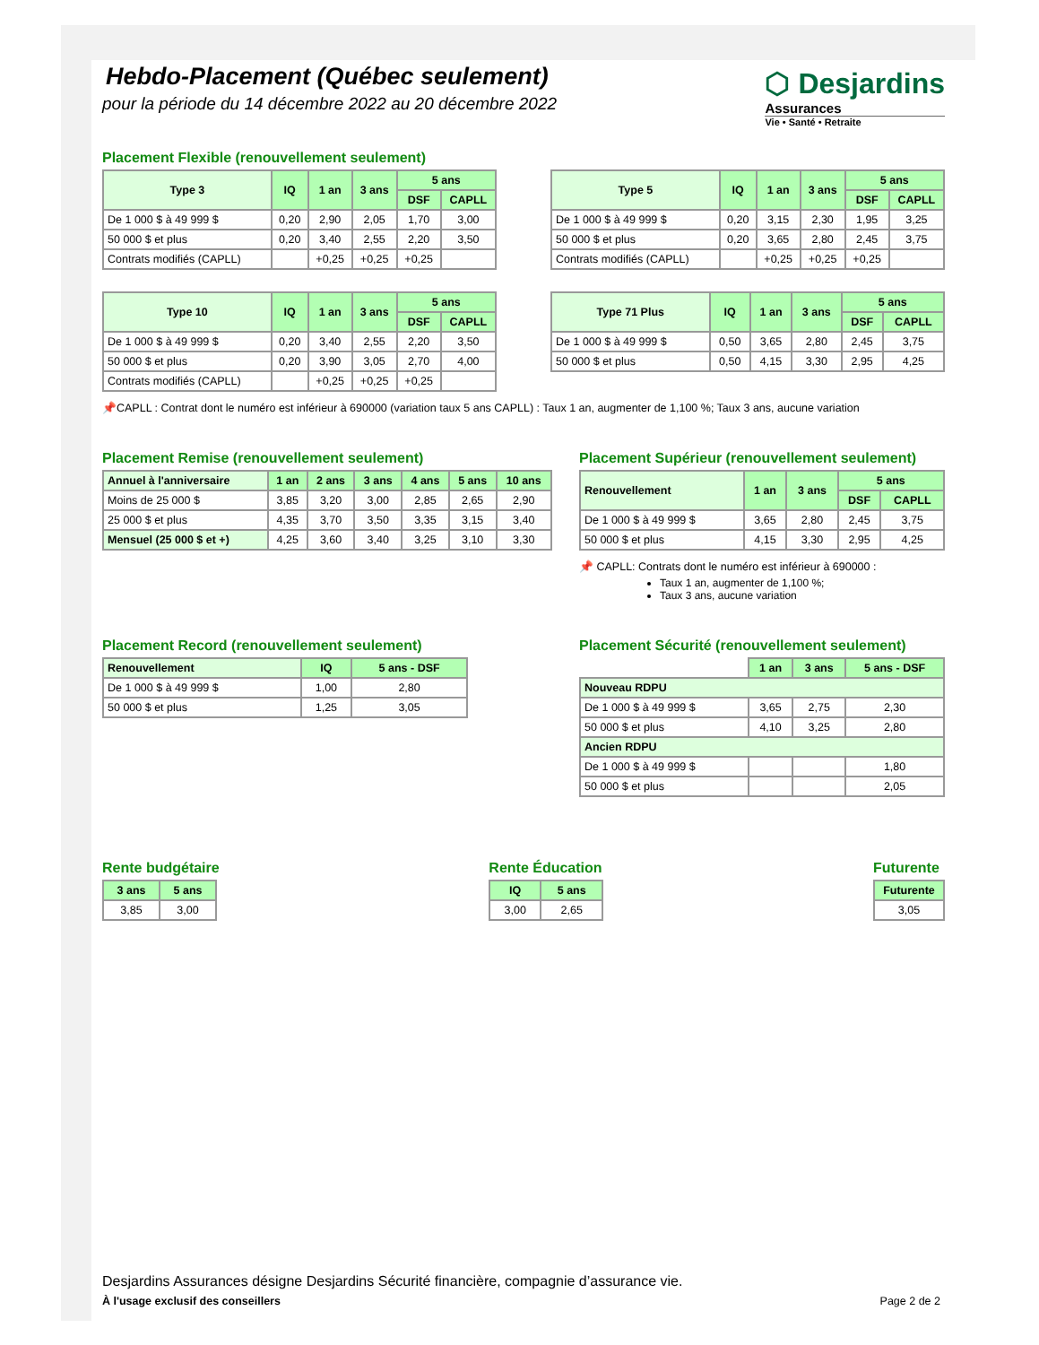⬡ Desjardins
Assurances
Vie • Santé • Retraite
Hebdo-Placement (Québec seulement)
pour la période du 14 décembre 2022 au 20 décembre 2022
Placement Flexible (renouvellement seulement)
| Type 3 | IQ | 1 an | 3 ans | 5 ans | |
| --- | --- | --- | --- | --- | --- |
| | | | | DSF | CAPLL |
| De 1 000 $ à 49 999 $ | 0,20 | 2,90 | 2,05 | 1,70 | 3,00 |
| 50 000 $ et plus | 0,20 | 3,40 | 2,55 | 2,20 | 3,50 |
| Contrats modifiés (CAPLL) | | +0,25 | +0,25 | +0,25 | |
| Type 5 | IQ | 1 an | 3 ans | 5 ans | |
| --- | --- | --- | --- | --- | --- |
| | | | | DSF | CAPLL |
| De 1 000 $ à 49 999 $ | 0,20 | 3,15 | 2,30 | 1,95 | 3,25 |
| 50 000 $ et plus | 0,20 | 3,65 | 2,80 | 2,45 | 3,75 |
| Contrats modifiés (CAPLL) | | +0,25 | +0,25 | +0,25 | |
| Type 10 | IQ | 1 an | 3 ans | 5 ans | |
| --- | --- | --- | --- | --- | --- |
| | | | | DSF | CAPLL |
| De 1 000 $ à 49 999 $ | 0,20 | 3,40 | 2,55 | 2,20 | 3,50 |
| 50 000 $ et plus | 0,20 | 3,90 | 3,05 | 2,70 | 4,00 |
| Contrats modifiés (CAPLL) | | +0,25 | +0,25 | +0,25 | |
| Type 71 Plus | IQ | 1 an | 3 ans | 5 ans | |
| --- | --- | --- | --- | --- | --- |
| | | | | DSF | CAPLL |
| De 1 000 $ à 49 999 $ | 0,50 | 3,65 | 2,80 | 2,45 | 3,75 |
| 50 000 $ et plus | 0,50 | 4,15 | 3,30 | 2,95 | 4,25 |
📌CAPLL : Contrat dont le numéro est inférieur à 690000 (variation taux 5 ans CAPLL) : Taux 1 an, augmenter de 1,100 %; Taux 3 ans, aucune variation
Placement Remise (renouvellement seulement)
| Annuel à l'anniversaire | 1 an | 2 ans | 3 ans | 4 ans | 5 ans | 10 ans |
| --- | --- | --- | --- | --- | --- | --- |
| Moins de 25 000 $ | 3,85 | 3,20 | 3,00 | 2,85 | 2,65 | 2,90 |
| 25 000 $ et plus | 4,35 | 3,70 | 3,50 | 3,35 | 3,15 | 3,40 |
| Mensuel (25 000 $ et +) | 4,25 | 3,60 | 3,40 | 3,25 | 3,10 | 3,30 |
Placement Supérieur (renouvellement seulement)
| Renouvellement | 1 an | 3 ans | 5 ans | |
| --- | --- | --- | --- | --- |
| | | | DSF | CAPLL |
| De 1 000 $ à 49 999 $ | 3,65 | 2,80 | 2,45 | 3,75 |
| 50 000 $ et plus | 4,15 | 3,30 | 2,95 | 4,25 |
📌 CAPLL: Contrats dont le numéro est inférieur à 690000 :
Taux 1 an, augmenter de 1,100 %;
Taux 3 ans, aucune variation
Placement Record (renouvellement seulement)
| Renouvellement | IQ | 5 ans - DSF |
| --- | --- | --- |
| De 1 000 $ à 49 999 $ | 1,00 | 2,80 |
| 50 000 $ et plus | 1,25 | 3,05 |
Placement Sécurité (renouvellement seulement)
| | 1 an | 3 ans | 5 ans - DSF |
| Nouveau RDPU | | | |
| De 1 000 $ à 49 999 $ | 3,65 | 2,75 | 2,30 |
| 50 000 $ et plus | 4,10 | 3,25 | 2,80 |
| Ancien RDPU | | | |
| De 1 000 $ à 49 999 $ | | | 1,80 |
| 50 000 $ et plus | | | 2,05 |
Rente budgétaire
| 3 ans | 5 ans |
| --- | --- |
| 3,85 | 3,00 |
Rente Éducation
| IQ | 5 ans |
| --- | --- |
| 3,00 | 2,65 |
Futurente
| Futurente |
| --- |
| 3,05 |
Desjardins Assurances désigne Desjardins Sécurité financière, compagnie d’assurance vie.
À l'usage exclusif des conseillers Page 2 de 2